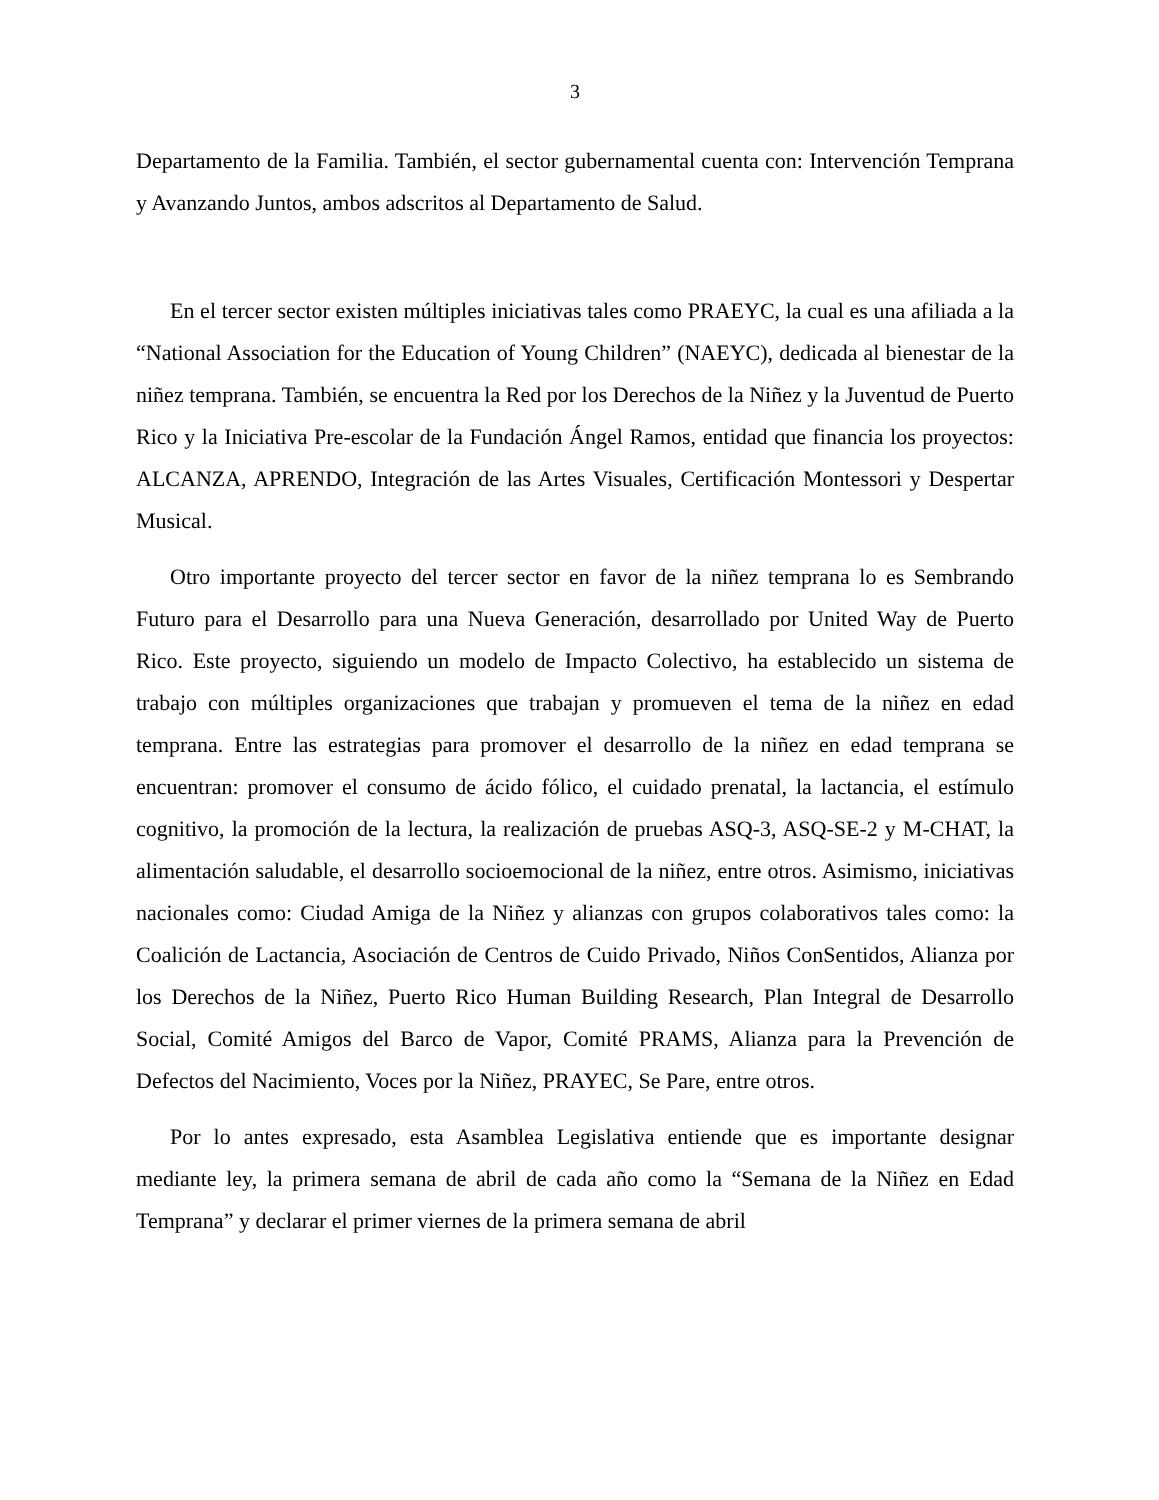3
Departamento de la Familia. También, el sector gubernamental cuenta con: Intervención Temprana y Avanzando Juntos, ambos adscritos al Departamento de Salud.
En el tercer sector existen múltiples iniciativas tales como PRAEYC, la cual es una afiliada a la “National Association for the Education of Young Children” (NAEYC), dedicada al bienestar de la niñez temprana. También, se encuentra la Red por los Derechos de la Niñez y la Juventud de Puerto Rico y la Iniciativa Pre-escolar de la Fundación Ángel Ramos, entidad que financia los proyectos: ALCANZA, APRENDO, Integración de las Artes Visuales, Certificación Montessori y Despertar Musical.
Otro importante proyecto del tercer sector en favor de la niñez temprana lo es Sembrando Futuro para el Desarrollo para una Nueva Generación, desarrollado por United Way de Puerto Rico. Este proyecto, siguiendo un modelo de Impacto Colectivo, ha establecido un sistema de trabajo con múltiples organizaciones que trabajan y promueven el tema de la niñez en edad temprana. Entre las estrategias para promover el desarrollo de la niñez en edad temprana se encuentran: promover el consumo de ácido fólico, el cuidado prenatal, la lactancia, el estímulo cognitivo, la promoción de la lectura, la realización de pruebas ASQ-3, ASQ-SE-2 y M-CHAT, la alimentación saludable, el desarrollo socioemocional de la niñez, entre otros. Asimismo, iniciativas nacionales como: Ciudad Amiga de la Niñez y alianzas con grupos colaborativos tales como: la Coalición de Lactancia, Asociación de Centros de Cuido Privado, Niños ConSentidos, Alianza por los Derechos de la Niñez, Puerto Rico Human Building Research, Plan Integral de Desarrollo Social, Comité Amigos del Barco de Vapor, Comité PRAMS, Alianza para la Prevención de Defectos del Nacimiento, Voces por la Niñez, PRAYEC, Se Pare, entre otros.
Por lo antes expresado, esta Asamblea Legislativa entiende que es importante designar mediante ley, la primera semana de abril de cada año como la “Semana de la Niñez en Edad Temprana” y declarar el primer viernes de la primera semana de abril